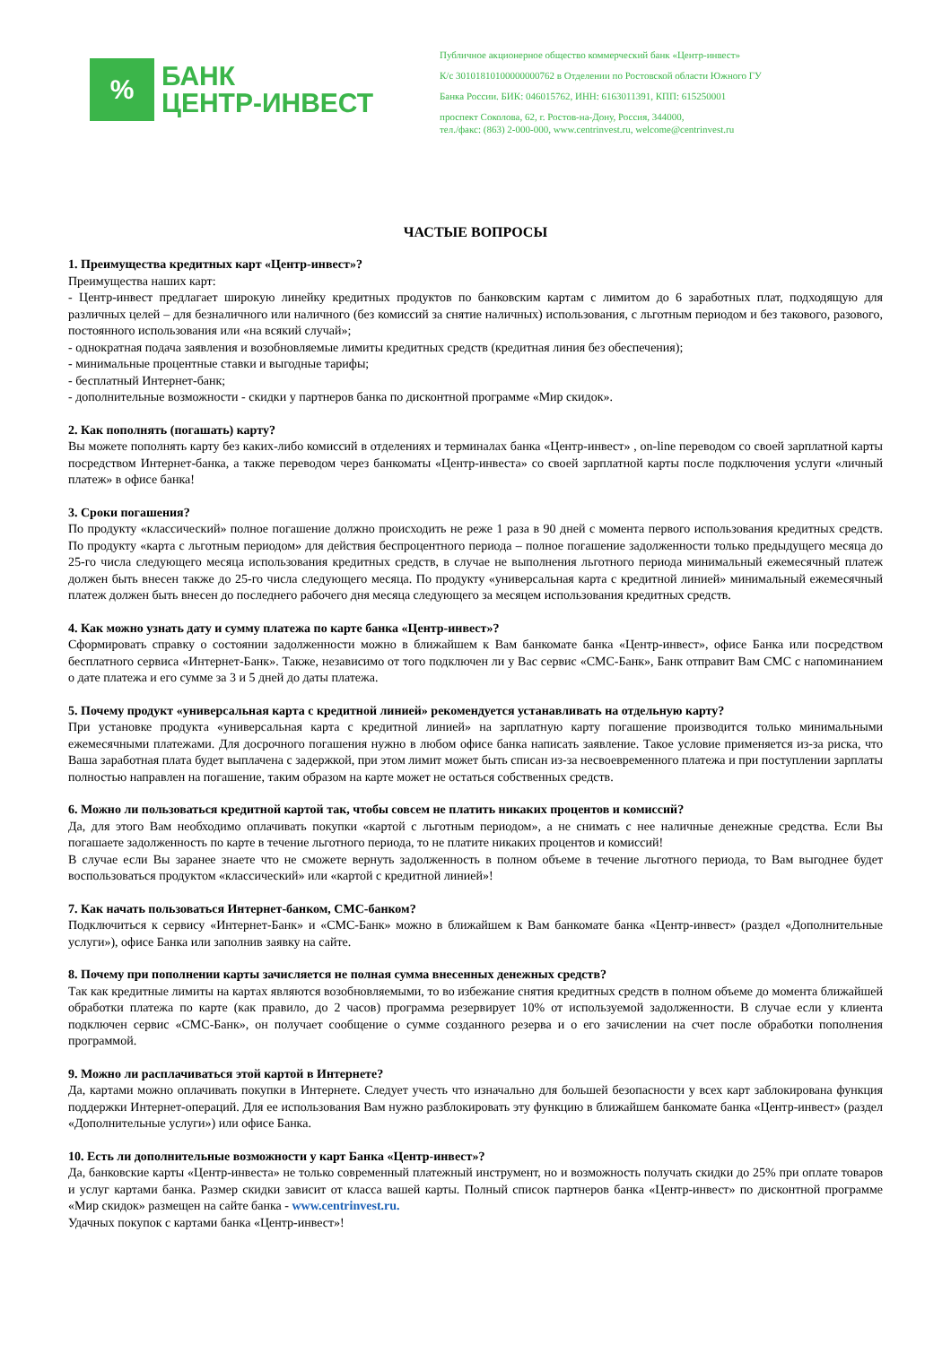%
БАНК
ЦЕНТР-ИНВЕСТ
Публичное акционерное общество коммерческий банк «Центр-инвест»
К/с 30101810100000000762 в Отделении по Ростовской области Южного ГУ
Банка России. БИК: 046015762, ИНН: 6163011391, КПП: 615250001
проспект Соколова, 62, г. Ростов-на-Дону, Россия, 344000,
тел./факс: (863) 2-000-000, www.centrinvest.ru, welcome@centrinvest.ru
ЧАСТЫЕ ВОПРОСЫ
1. Преимущества кредитных карт «Центр-инвест»?
Преимущества наших карт:
- Центр-инвест предлагает широкую линейку кредитных продуктов по банковским картам с лимитом до 6 заработных плат, подходящую для различных целей – для безналичного или наличного (без комиссий за снятие наличных) использования, с льготным периодом и без такового, разового, постоянного использования или «на всякий случай»;
- однократная подача заявления и возобновляемые лимиты кредитных средств (кредитная линия без обеспечения);
- минимальные процентные ставки и выгодные тарифы;
- бесплатный Интернет-банк;
- дополнительные возможности - скидки у партнеров банка по дисконтной программе «Мир скидок».
2. Как пополнять (погашать) карту?
Вы можете пополнять карту без каких-либо комиссий в отделениях и терминалах банка «Центр-инвест» , on-line переводом со своей зарплатной карты посредством Интернет-банка, а также переводом через банкоматы «Центр-инвеста» со своей зарплатной карты после подключения услуги «личный платеж» в офисе банка!
3. Сроки погашения?
По продукту «классический» полное погашение должно происходить не реже 1 раза в 90 дней с момента первого использования кредитных средств. По продукту «карта с льготным периодом» для действия беспроцентного периода – полное погашение задолженности только предыдущего месяца до 25-го числа следующего месяца использования кредитных средств, в случае не выполнения льготного периода минимальный ежемесячный платеж должен быть внесен также до 25-го числа следующего месяца. По продукту «универсальная карта с кредитной линией» минимальный ежемесячный платеж должен быть внесен до последнего рабочего дня месяца следующего за месяцем использования кредитных средств.
4. Как можно узнать дату и сумму платежа по карте банка «Центр-инвест»?
Сформировать справку о состоянии задолженности можно в ближайшем к Вам банкомате банка «Центр-инвест», офисе Банка или посредством бесплатного сервиса «Интернет-Банк». Также, независимо от того подключен ли у Вас сервис «СМС-Банк», Банк отправит Вам СМС с напоминанием о дате платежа и его сумме за 3 и 5 дней до даты платежа.
5. Почему продукт «универсальная карта с кредитной линией» рекомендуется устанавливать на отдельную карту?
При установке продукта «универсальная карта с кредитной линией» на зарплатную карту погашение производится только минимальными ежемесячными платежами. Для досрочного погашения нужно в любом офисе банка написать заявление. Такое условие применяется из-за риска, что Ваша заработная плата будет выплачена с задержкой, при этом лимит может быть списан из-за несвоевременного платежа и при поступлении зарплаты полностью направлен на погашение, таким образом на карте может не остаться собственных средств.
6. Можно ли пользоваться кредитной картой так, чтобы совсем не платить никаких процентов и комиссий?
Да, для этого Вам необходимо оплачивать покупки «картой с льготным периодом», а не снимать с нее наличные денежные средства. Если Вы погашаете задолженность по карте в течение льготного периода, то не платите никаких процентов и комиссий!
В случае если Вы заранее знаете что не сможете вернуть задолженность в полном объеме в течение льготного периода, то Вам выгоднее будет воспользоваться продуктом «классический» или «картой с кредитной линией»!
7. Как начать пользоваться Интернет-банком, СМС-банком?
Подключиться к сервису «Интернет-Банк» и «СМС-Банк» можно в ближайшем к Вам банкомате банка «Центр-инвест» (раздел «Дополнительные услуги»), офисе Банка или заполнив заявку на сайте.
8. Почему при пополнении карты зачисляется не полная сумма внесенных денежных средств?
Так как кредитные лимиты на картах являются возобновляемыми, то во избежание снятия кредитных средств в полном объеме до момента ближайшей обработки платежа по карте (как правило, до 2 часов) программа резервирует 10% от используемой задолженности. В случае если у клиента подключен сервис «СМС-Банк», он получает сообщение о сумме созданного резерва и о его зачислении на счет после обработки пополнения программой.
9. Можно ли расплачиваться этой картой в Интернете?
Да, картами можно оплачивать покупки в Интернете. Следует учесть что изначально для большей безопасности у всех карт заблокирована функция поддержки Интернет-операций. Для ее использования Вам нужно разблокировать эту функцию в ближайшем банкомате банка «Центр-инвест» (раздел «Дополнительные услуги») или офисе Банка.
10. Есть ли дополнительные возможности у карт Банка «Центр-инвест»?
Да, банковские карты «Центр-инвеста» не только современный платежный инструмент, но и возможность получать скидки до 25% при оплате товаров и услуг картами банка. Размер скидки зависит от класса вашей карты. Полный список партнеров банка «Центр-инвест» по дисконтной программе «Мир скидок» размещен на сайте банка - www.centrinvest.ru.
Удачных покупок с картами банка «Центр-инвест»!